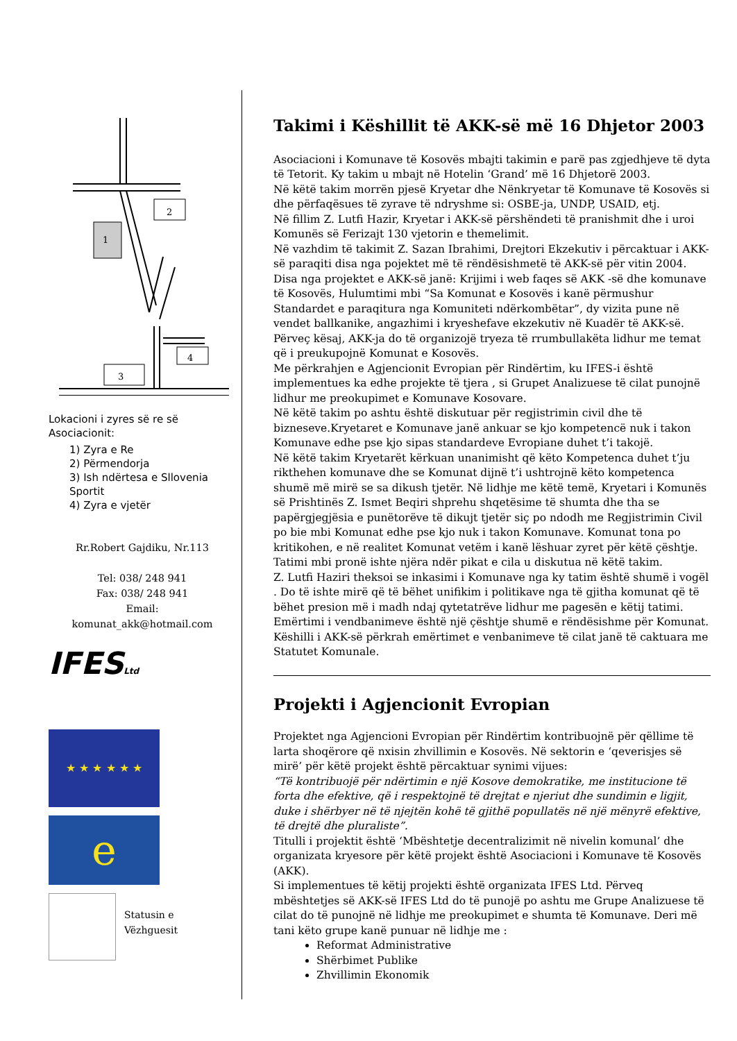1
2
3
4
Lokacioni i zyres së re së Asociacionit:
1) Zyra e Re
2) Përmendorja
3) Ish ndërtesa e Sllovenia Sportit
4) Zyra e vjetër
Rr.Robert Gajdiku, Nr.113
Tel: 038/ 248 941
Fax: 038/ 248 941
Email:
komunat_akk@hotmail.com
IFESLtd
★ ★ ★ ★ ★ ★
e
Statusin e
Vëzhguesit
Takimi i Këshillit të AKK-së më 16 Dhjetor 2003
Asociacioni i Komunave të Kosovës mbajti takimin e parë pas zgjedhjeve të dyta të Tetorit. Ky takim u mbajt në Hotelin ‘Grand’ më 16 Dhjetorë 2003.
Në këtë takim morrën pjesë Kryetar dhe Nënkryetar të Komunave të Kosovës si dhe përfaqësues të zyrave të ndryshme si: OSBE-ja, UNDP, USAID, etj.
Në fillim Z. Lutfi Hazir, Kryetar i AKK-së përshëndeti të pranishmit dhe i uroi Komunës së Ferizajt 130 vjetorin e themelimit.
Në vazhdim të takimit Z. Sazan Ibrahimi, Drejtori Ekzekutiv i përcaktuar i AKK-së paraqiti disa nga pojektet më të rëndësishmetë të AKK-së për vitin 2004. Disa nga projektet e AKK-së janë: Krijimi i web faqes së AKK -së dhe komunave të Kosovës, Hulumtimi mbi “Sa Komunat e Kosovës i kanë përmushur Standardet e paraqitura nga Komuniteti ndërkombëtar”, dy vizita pune në vendet ballkanike, angazhimi i kryeshefave ekzekutiv në Kuadër të AKK-së. Përveç kësaj, AKK-ja do të organizojë tryeza të rrumbullakëta lidhur me temat që i preukupojnë Komunat e Kosovës.
Me përkrahjen e Agjencionit Evropian për Rindërtim, ku IFES-i është implementues ka edhe projekte të tjera , si Grupet Analizuese të cilat punojnë lidhur me preokupimet e Komunave Kosovare.
Në këtë takim po ashtu është diskutuar për regjistrimin civil dhe të bizneseve.Kryetaret e Komunave janë ankuar se kjo kompetencë nuk i takon Komunave edhe pse kjo sipas standardeve Evropiane duhet t’i takojë.
Në këtë takim Kryetarët kërkuan unanimisht që këto Kompetenca duhet t’ju rikthehen komunave dhe se Komunat dijnë t’i ushtrojnë këto kompetenca shumë më mirë se sa dikush tjetër. Në lidhje me këtë temë, Kryetari i Komunës së Prishtinës Z. Ismet Beqiri shprehu shqetësime të shumta dhe tha se papërgjegjësia e punëtorëve të dikujt tjetër siç po ndodh me Regjistrimin Civil po bie mbi Komunat edhe pse kjo nuk i takon Komunave. Komunat tona po kritikohen, e në realitet Komunat vetëm i kanë lëshuar zyret për këtë çështje.
Tatimi mbi pronë ishte njëra ndër pikat e cila u diskutua në këtë takim.
Z. Lutfi Haziri theksoi se inkasimi i Komunave nga ky tatim është shumë i vogël . Do të ishte mirë që të bëhet unifikim i politikave nga të gjitha komunat që të bëhet presion më i madh ndaj qytetatrëve lidhur me pagesën e këtij tatimi.
Emërtimi i vendbanimeve është një çështje shumë e rëndësishme për Komunat. Këshilli i AKK-së përkrah emërtimet e venbanimeve të cilat janë të caktuara me Statutet Komunale.
Projekti i Agjencionit Evropian
Projektet nga Agjencioni Evropian për Rindërtim kontribuojnë për qëllime të larta shoqërore që nxisin zhvillimin e Kosovës. Në sektorin e ‘qeverisjes së mirë’ për këtë projekt është përcaktuar synimi vijues:
“Të kontribuojë për ndërtimin e një Kosove demokratike, me institucione të forta dhe efektive, që i respektojnë të drejtat e njeriut dhe sundimin e ligjit, duke i shërbyer në të njejtën kohë të gjithë popullatës në një mënyrë efektive, të drejtë dhe pluraliste”.
Titulli i projektit është ‘Mbështetje decentralizimit në nivelin komunal’ dhe organizata kryesore për këtë projekt është Asociacioni i Komunave të Kosovës (AKK).
Si implementues të këtij projekti është organizata IFES Ltd. Përveq mbështetjes së AKK-së IFES Ltd do të punojë po ashtu me Grupe Analizuese të cilat do të punojnë në lidhje me preokupimet e shumta të Komunave. Deri më tani këto grupe kanë punuar në lidhje me :
Reformat Administrative
Shërbimet Publike
Zhvillimin Ekonomik